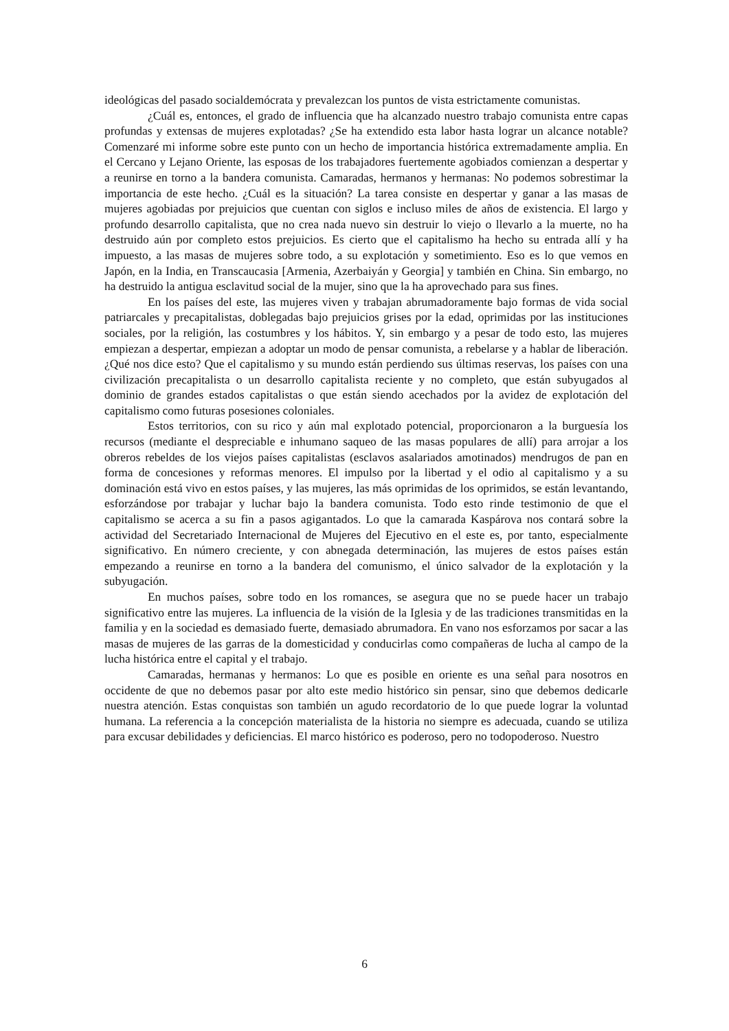ideológicas del pasado socialdemócrata y prevalezcan los puntos de vista estrictamente comunistas.
¿Cuál es, entonces, el grado de influencia que ha alcanzado nuestro trabajo comunista entre capas profundas y extensas de mujeres explotadas? ¿Se ha extendido esta labor hasta lograr un alcance notable? Comenzaré mi informe sobre este punto con un hecho de importancia histórica extremadamente amplia. En el Cercano y Lejano Oriente, las esposas de los trabajadores fuertemente agobiados comienzan a despertar y a reunirse en torno a la bandera comunista. Camaradas, hermanos y hermanas: No podemos sobrestimar la importancia de este hecho. ¿Cuál es la situación? La tarea consiste en despertar y ganar a las masas de mujeres agobiadas por prejuicios que cuentan con siglos e incluso miles de años de existencia. El largo y profundo desarrollo capitalista, que no crea nada nuevo sin destruir lo viejo o llevarlo a la muerte, no ha destruido aún por completo estos prejuicios. Es cierto que el capitalismo ha hecho su entrada allí y ha impuesto, a las masas de mujeres sobre todo, a su explotación y sometimiento. Eso es lo que vemos en Japón, en la India, en Transcaucasia [Armenia, Azerbaiyán y Georgia] y también en China. Sin embargo, no ha destruido la antigua esclavitud social de la mujer, sino que la ha aprovechado para sus fines.
En los países del este, las mujeres viven y trabajan abrumadoramente bajo formas de vida social patriarcales y precapitalistas, doblegadas bajo prejuicios grises por la edad, oprimidas por las instituciones sociales, por la religión, las costumbres y los hábitos. Y, sin embargo y a pesar de todo esto, las mujeres empiezan a despertar, empiezan a adoptar un modo de pensar comunista, a rebelarse y a hablar de liberación. ¿Qué nos dice esto? Que el capitalismo y su mundo están perdiendo sus últimas reservas, los países con una civilización precapitalista o un desarrollo capitalista reciente y no completo, que están subyugados al dominio de grandes estados capitalistas o que están siendo acechados por la avidez de explotación del capitalismo como futuras posesiones coloniales.
Estos territorios, con su rico y aún mal explotado potencial, proporcionaron a la burguesía los recursos (mediante el despreciable e inhumano saqueo de las masas populares de allí) para arrojar a los obreros rebeldes de los viejos países capitalistas (esclavos asalariados amotinados) mendrugos de pan en forma de concesiones y reformas menores. El impulso por la libertad y el odio al capitalismo y a su dominación está vivo en estos países, y las mujeres, las más oprimidas de los oprimidos, se están levantando, esforzándose por trabajar y luchar bajo la bandera comunista. Todo esto rinde testimonio de que el capitalismo se acerca a su fin a pasos agigantados. Lo que la camarada Kaspárova nos contará sobre la actividad del Secretariado Internacional de Mujeres del Ejecutivo en el este es, por tanto, especialmente significativo. En número creciente, y con abnegada determinación, las mujeres de estos países están empezando a reunirse en torno a la bandera del comunismo, el único salvador de la explotación y la subyugación.
En muchos países, sobre todo en los romances, se asegura que no se puede hacer un trabajo significativo entre las mujeres. La influencia de la visión de la Iglesia y de las tradiciones transmitidas en la familia y en la sociedad es demasiado fuerte, demasiado abrumadora. En vano nos esforzamos por sacar a las masas de mujeres de las garras de la domesticidad y conducirlas como compañeras de lucha al campo de la lucha histórica entre el capital y el trabajo.
Camaradas, hermanas y hermanos: Lo que es posible en oriente es una señal para nosotros en occidente de que no debemos pasar por alto este medio histórico sin pensar, sino que debemos dedicarle nuestra atención. Estas conquistas son también un agudo recordatorio de lo que puede lograr la voluntad humana. La referencia a la concepción materialista de la historia no siempre es adecuada, cuando se utiliza para excusar debilidades y deficiencias. El marco histórico es poderoso, pero no todopoderoso. Nuestro
6